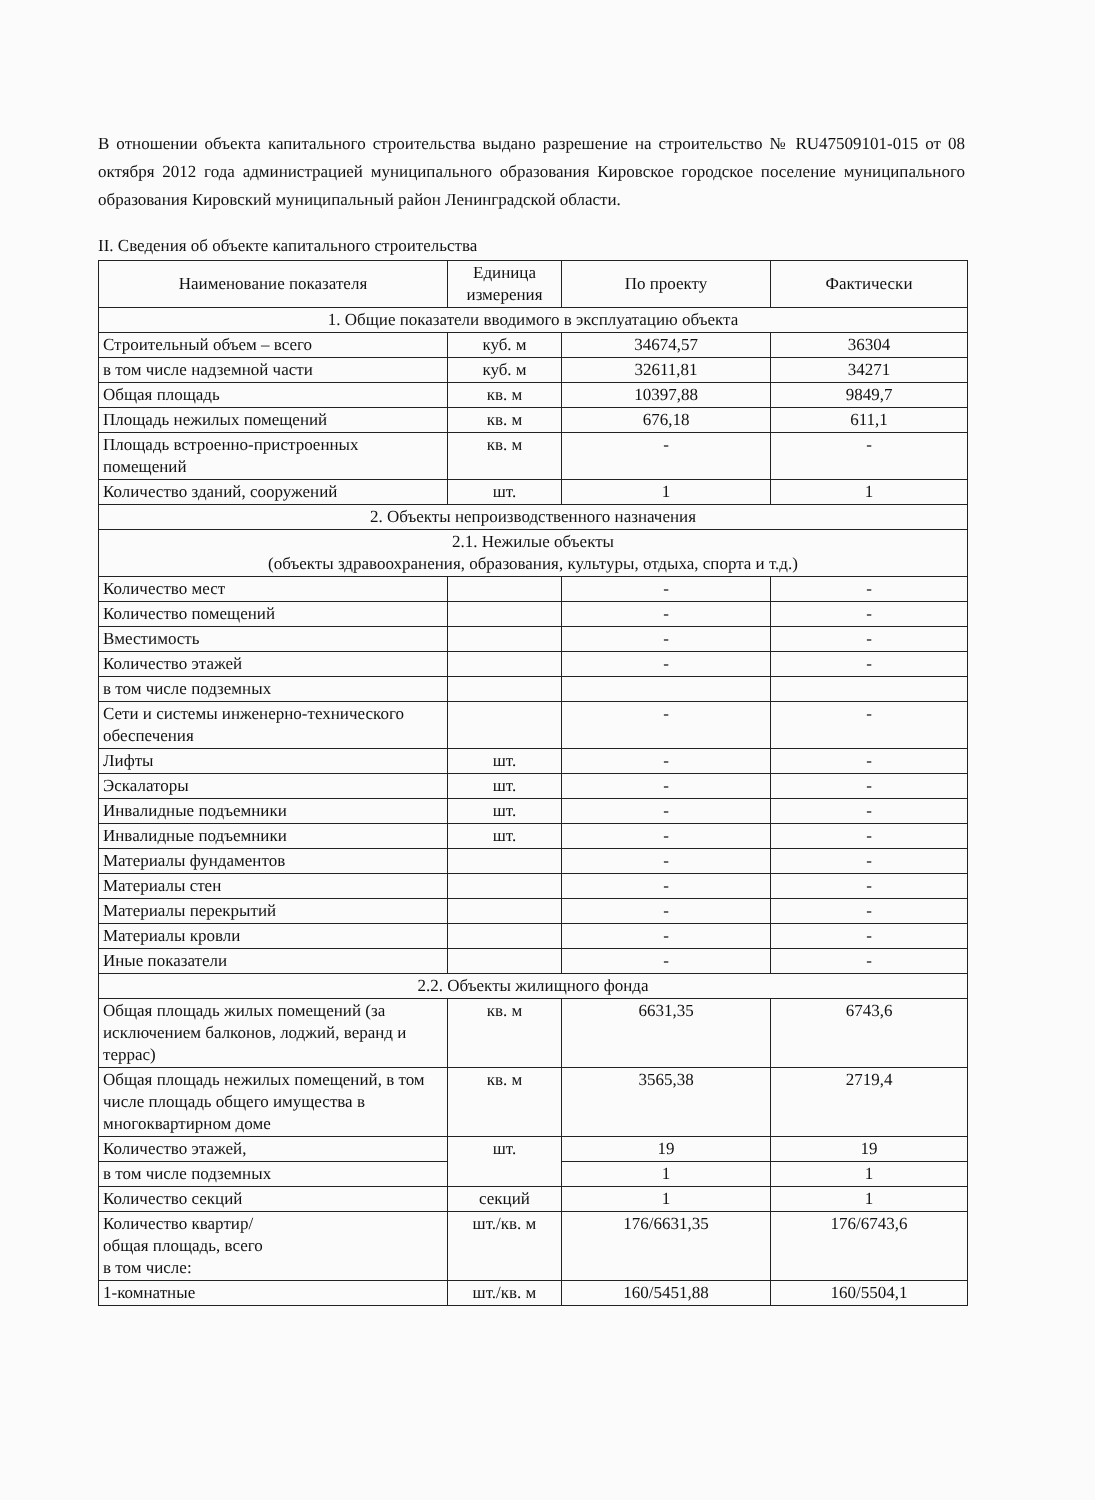В отношении объекта капитального строительства выдано разрешение на строительство № RU47509101-015 от 08 октября 2012 года администрацией муниципального образования Кировское городское поселение муниципального образования Кировский муниципальный район Ленинградской области.
II. Сведения об объекте капитального строительства
| Наименование показателя | Единица измерения | По проекту | Фактически |
| --- | --- | --- | --- |
| 1. Общие показатели вводимого в эксплуатацию объекта | | | |
| Строительный объем – всего | куб. м | 34674,57 | 36304 |
| в том числе надземной части | куб. м | 32611,81 | 34271 |
| Общая площадь | кв. м | 10397,88 | 9849,7 |
| Площадь нежилых помещений | кв. м | 676,18 | 611,1 |
| Площадь встроенно-пристроенных помещений | кв. м | - | - |
| Количество зданий, сооружений | шт. | 1 | 1 |
| 2. Объекты непроизводственного назначения | | | |
| 2.1. Нежилые объекты (объекты здравоохранения, образования, культуры, отдыха, спорта и т.д.) | | | |
| Количество мест | | - | - |
| Количество помещений | | - | - |
| Вместимость | | - | - |
| Количество этажей | | - | - |
| в том числе подземных | | | |
| Сети и системы инженерно-технического обеспечения | | - | - |
| Лифты | шт. | - | - |
| Эскалаторы | шт. | - | - |
| Инвалидные подъемники | шт. | - | - |
| Инвалидные подъемники | шт. | - | - |
| Материалы фундаментов | | - | - |
| Материалы стен | | - | - |
| Материалы перекрытий | | - | - |
| Материалы кровли | | - | - |
| Иные показатели | | - | - |
| 2.2. Объекты жилищного фонда | | | |
| Общая площадь жилых помещений (за исключением балконов, лоджий, веранд и террас) | кв. м | 6631,35 | 6743,6 |
| Общая площадь нежилых помещений, в том числе площадь общего имущества в многоквартирном доме | кв. м | 3565,38 | 2719,4 |
| Количество этажей, | шт. | 19 | 19 |
| в том числе подземных | | 1 | 1 |
| Количество секций | секций | 1 | 1 |
| Количество квартир/ общая площадь, всего в том числе: | шт./кв. м | 176/6631,35 | 176/6743,6 |
| 1-комнатные | шт./кв. м | 160/5451,88 | 160/5504,1 |